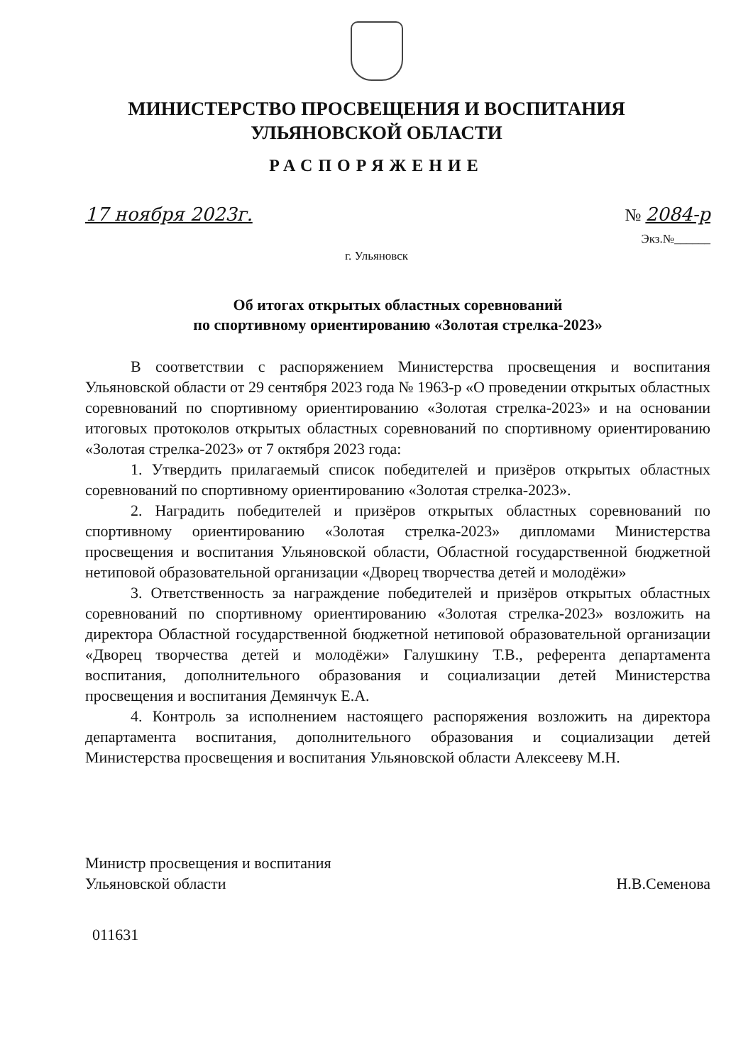МИНИСТЕРСТВО ПРОСВЕЩЕНИЯ И ВОСПИТАНИЯ
УЛЬЯНОВСКОЙ ОБЛАСТИ
РАСПОРЯЖЕНИЕ
17 ноября 2023г. № 2084-р
Экз.№______
г. Ульяновск
Об итогах открытых областных соревнований
по спортивному ориентированию «Золотая стрелка-2023»
В соответствии с распоряжением Министерства просвещения и воспитания Ульяновской области от 29 сентября 2023 года № 1963-р «О проведении открытых областных соревнований по спортивному ориентированию «Золотая стрелка-2023» и на основании итоговых протоколов открытых областных соревнований по спортивному ориентированию «Золотая стрелка-2023» от 7 октября 2023 года:
1. Утвердить прилагаемый список победителей и призёров открытых областных соревнований по спортивному ориентированию «Золотая стрелка-2023».
2. Наградить победителей и призёров открытых областных соревнований по спортивному ориентированию «Золотая стрелка-2023» дипломами Министерства просвещения и воспитания Ульяновской области, Областной государственной бюджетной нетиповой образовательной организации «Дворец творчества детей и молодёжи»
3. Ответственность за награждение победителей и призёров открытых областных соревнований по спортивному ориентированию «Золотая стрелка-2023» возложить на директора Областной государственной бюджетной нетиповой образовательной организации «Дворец творчества детей и молодёжи» Галушкину Т.В., референта департамента воспитания, дополнительного образования и социализации детей Министерства просвещения и воспитания Демянчук Е.А.
4. Контроль за исполнением настоящего распоряжения возложить на директора департамента воспитания, дополнительного образования и социализации детей Министерства просвещения и воспитания Ульяновской области Алексееву М.Н.
Министр просвещения и воспитания
Ульяновской области
Н.В.Семенова
011631